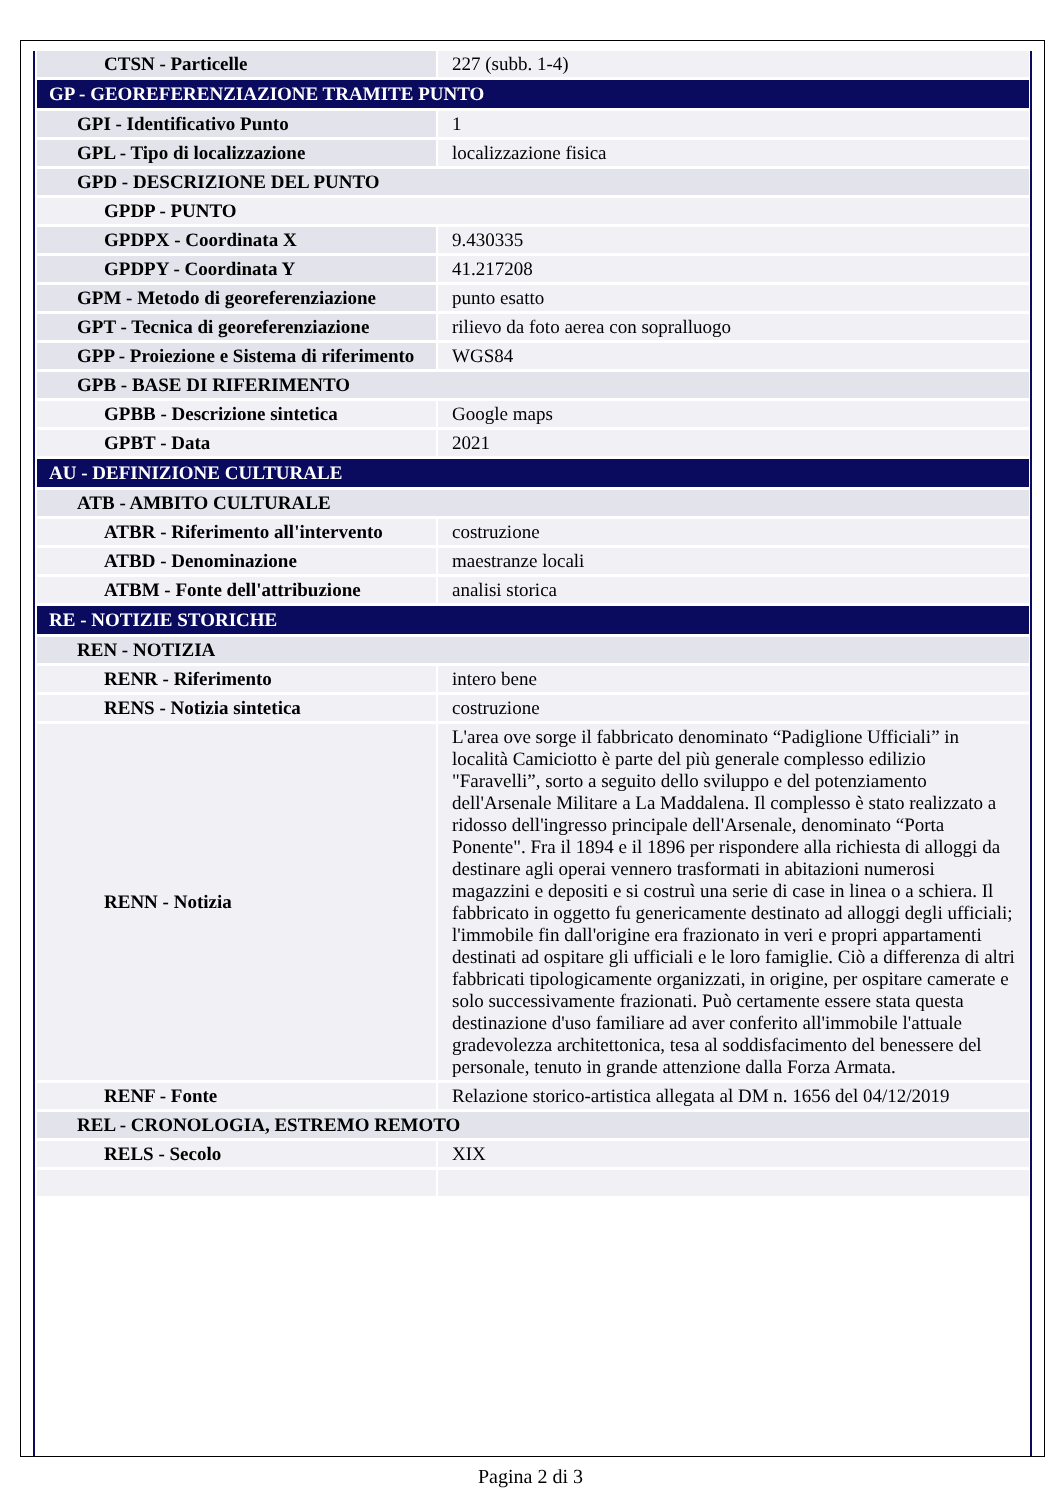| CTSN - Particelle | 227 (subb. 1-4) |
| GP - GEOREFERENZIAZIONE TRAMITE PUNTO | |
| GPI - Identificativo Punto | 1 |
| GPL - Tipo di localizzazione | localizzazione fisica |
| GPD - DESCRIZIONE DEL PUNTO | |
| GPDP - PUNTO | |
| GPDPX - Coordinata X | 9.430335 |
| GPDPY - Coordinata Y | 41.217208 |
| GPM - Metodo di georeferenziazione | punto esatto |
| GPT - Tecnica di georeferenziazione | rilievo da foto aerea con sopralluogo |
| GPP - Proiezione e Sistema di riferimento | WGS84 |
| GPB - BASE DI RIFERIMENTO | |
| GPBB - Descrizione sintetica | Google maps |
| GPBT - Data | 2021 |
| AU - DEFINIZIONE CULTURALE | |
| ATB - AMBITO CULTURALE | |
| ATBR - Riferimento all'intervento | costruzione |
| ATBD - Denominazione | maestranze locali |
| ATBM - Fonte dell'attribuzione | analisi storica |
| RE - NOTIZIE STORICHE | |
| REN - NOTIZIA | |
| RENR - Riferimento | intero bene |
| RENS - Notizia sintetica | costruzione |
| RENN - Notizia | L'area ove sorge il fabbricato denominato “Padiglione Ufficiali” in località Camiciotto è parte del più generale complesso edilizio "Faravelli”, sorto a seguito dello sviluppo e del potenziamento dell'Arsenale Militare a La Maddalena. Il complesso è stato realizzato a ridosso dell'ingresso principale dell'Arsenale, denominato “Porta Ponente". Fra il 1894 e il 1896 per rispondere alla richiesta di alloggi da destinare agli operai vennero trasformati in abitazioni numerosi magazzini e depositi e si costruì una serie di case in linea o a schiera. Il fabbricato in oggetto fu genericamente destinato ad alloggi degli ufficiali; l'immobile fin dall'origine era frazionato in veri e propri appartamenti destinati ad ospitare gli ufficiali e le loro famiglie. Ciò a differenza di altri fabbricati tipologicamente organizzati, in origine, per ospitare camerate e solo successivamente frazionati. Può certamente essere stata questa destinazione d'uso familiare ad aver conferito all'immobile l'attuale gradevolezza architettonica, tesa al soddisfacimento del benessere del personale, tenuto in grande attenzione dalla Forza Armata. |
| RENF - Fonte | Relazione storico-artistica allegata al DM n. 1656 del 04/12/2019 |
| REL - CRONOLOGIA, ESTREMO REMOTO | |
| RELS - Secolo | XIX |
Pagina 2 di 3